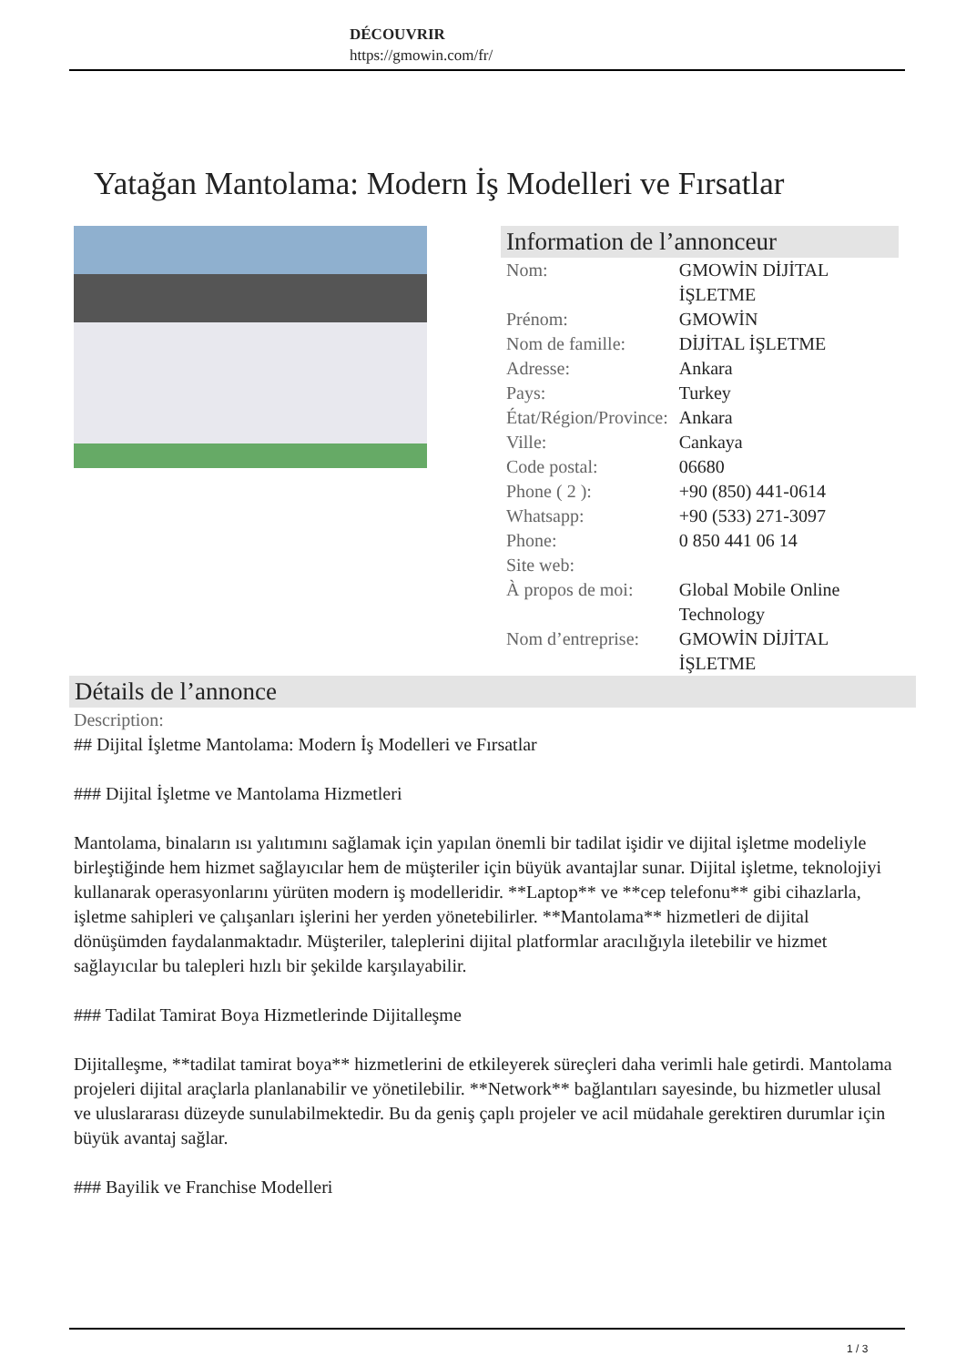DÉCOUVRIR
https://gmowin.com/fr/
Yatağan Mantolama: Modern İş Modelleri ve Fırsatlar
Information de l’annonceur
| Nom: | GMOWİN DİJİTAL İŞLETME |
| Prénom: | GMOWİN |
| Nom de famille: | DİJİTAL İŞLETME |
| Adresse: | Ankara |
| Pays: | Turkey |
| État/Région/Province: | Ankara |
| Ville: | Cankaya |
| Code postal: | 06680 |
| Phone ( 2 ): | +90 (850) 441-0614 |
| Whatsapp: | +90 (533) 271-3097 |
| Phone: | 0 850 441 06 14 |
| Site web: | |
| À propos de moi: | Global Mobile Online Technology |
| Nom d’entreprise: | GMOWİN DİJİTAL İŞLETME |
Détails de l’annonce
Description:
## Dijital İşletme Mantolama: Modern İş Modelleri ve Fırsatlar
### Dijital İşletme ve Mantolama Hizmetleri
Mantolama, binaların ısı yalıtımını sağlamak için yapılan önemli bir tadilat işidir ve dijital işletme modeliyle birleştiğinde hem hizmet sağlayıcılar hem de müşteriler için büyük avantajlar sunar. Dijital işletme, teknolojiyi kullanarak operasyonlarını yürüten modern iş modelleridir. **Laptop** ve **cep telefonu** gibi cihazlarla, işletme sahipleri ve çalışanları işlerini her yerden yönetebilirler. **Mantolama** hizmetleri de dijital dönüşümden faydalanmaktadır. Müşteriler, taleplerini dijital platformlar aracılığıyla iletebilir ve hizmet sağlayıcılar bu talepleri hızlı bir şekilde karşılayabilir.
### Tadilat Tamirat Boya Hizmetlerinde Dijitalleşme
Dijitalleşme, **tadilat tamirat boya** hizmetlerini de etkileyerek süreçleri daha verimli hale getirdi. Mantolama projeleri dijital araçlarla planlanabilir ve yönetilebilir. **Network** bağlantıları sayesinde, bu hizmetler ulusal ve uluslararası düzeyde sunulabilmektedir. Bu da geniş çaplı projeler ve acil müdahale gerektiren durumlar için büyük avantaj sağlar.
### Bayilik ve Franchise Modelleri
1 / 3